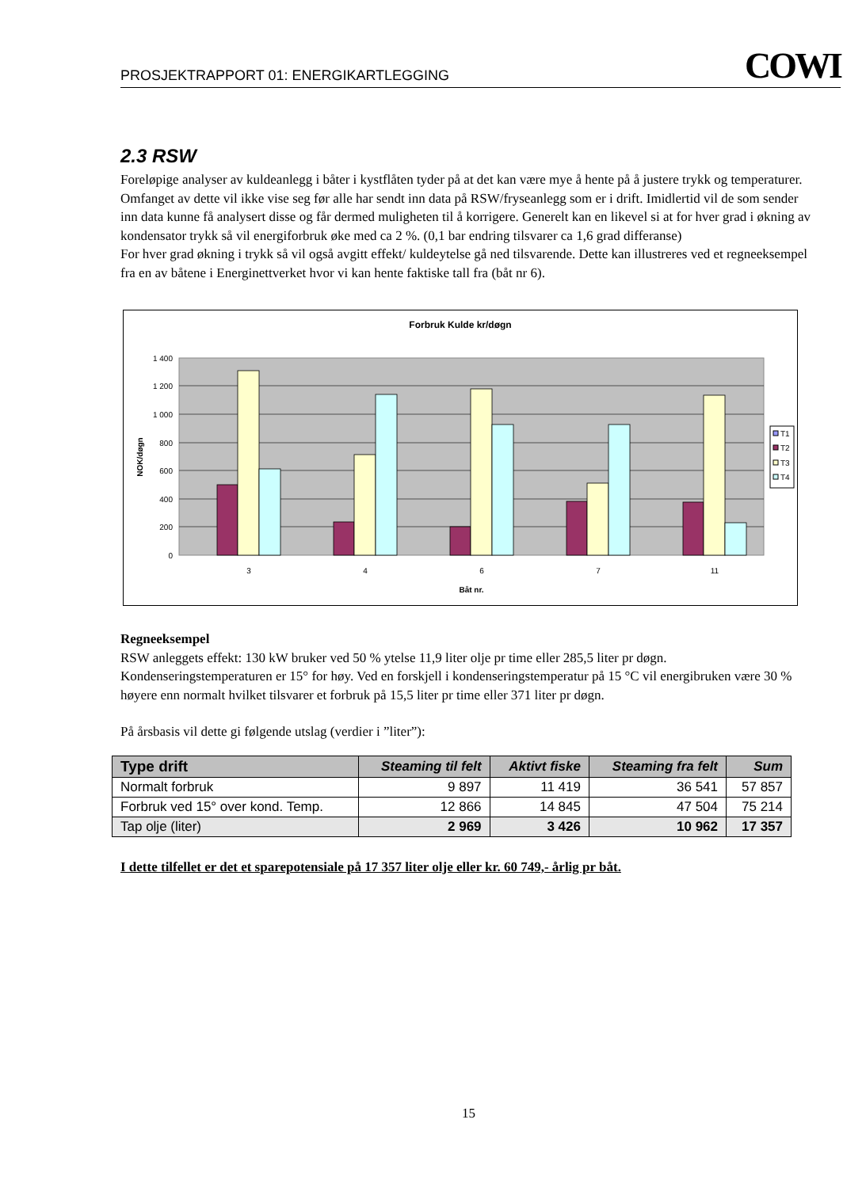PROSJEKTRAPPORT 01: ENERGIKARTLEGGING COWI
2.3 RSW
Foreløpige analyser av kuldeanlegg i båter i kystflåten tyder på at det kan være mye å hente på å justere trykk og temperaturer. Omfanget av dette vil ikke vise seg før alle har sendt inn data på RSW/fryseanlegg som er i drift. Imidlertid vil de som sender inn data kunne få analysert disse og får dermed muligheten til å korrigere. Generelt kan en likevel si at for hver grad i økning av kondensator trykk så vil energiforbruk øke med ca 2 %. (0,1 bar endring tilsvarer ca 1,6 grad differanse)
For hver grad økning i trykk så vil også avgitt effekt/ kuldeytelse gå ned tilsvarende. Dette kan illustreres ved et regneeksempel fra en av båtene i Energinettverket hvor vi kan hente faktiske tall fra (båt nr 6).
Forbruk Kulde kr/døgn
1 400
1 200
1 000
800
600
400
200
0
NOK/døgn
3
4
6
7
11
Båt nr.
T1
T2
T3
T4
Regneeksempel
RSW anleggets effekt: 130 kW bruker ved 50 % ytelse 11,9 liter olje pr time eller 285,5 liter pr døgn. Kondenseringstemperaturen er 15° for høy. Ved en forskjell i kondenseringstemperatur på 15 °C vil energibruken være 30 % høyere enn normalt hvilket tilsvarer et forbruk på 15,5 liter pr time eller 371 liter pr døgn.
På årsbasis vil dette gi følgende utslag (verdier i ”liter”):
| Type drift | Steaming til felt | Aktivt fiske | Steaming fra felt | Sum |
| --- | --- | --- | --- | --- |
| Normalt forbruk | 9 897 | 11 419 | 36 541 | 57 857 |
| Forbruk ved 15° over kond. Temp. | 12 866 | 14 845 | 47 504 | 75 214 |
| Tap olje (liter) | 2 969 | 3 426 | 10 962 | 17 357 |
I dette tilfellet er det et sparepotensiale på 17 357 liter olje eller kr. 60 749,- årlig pr båt.
15